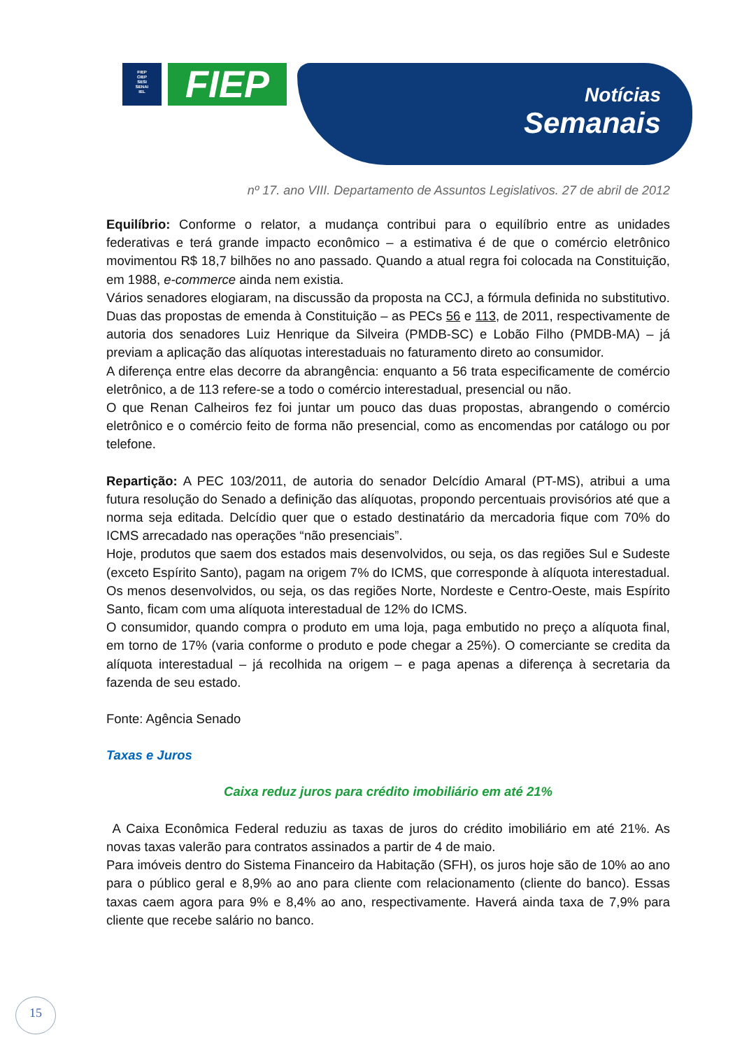FIEP
CIEP
SESI
SENAI
IEL
FIEP Notícias
Semanais
nº 17. ano VIII. Departamento de Assuntos Legislativos. 27 de abril de 2012
Equilíbrio: Conforme o relator, a mudança contribui para o equilíbrio entre as unidades federativas e terá grande impacto econômico – a estimativa é de que o comércio eletrônico movimentou R$ 18,7 bilhões no ano passado. Quando a atual regra foi colocada na Constituição, em 1988, e-commerce ainda nem existia.
Vários senadores elogiaram, na discussão da proposta na CCJ, a fórmula definida no substitutivo. Duas das propostas de emenda à Constituição – as PECs 56 e 113, de 2011, respectivamente de autoria dos senadores Luiz Henrique da Silveira (PMDB-SC) e Lobão Filho (PMDB-MA) – já previam a aplicação das alíquotas interestaduais no faturamento direto ao consumidor.
A diferença entre elas decorre da abrangência: enquanto a 56 trata especificamente de comércio eletrônico, a de 113 refere-se a todo o comércio interestadual, presencial ou não.
O que Renan Calheiros fez foi juntar um pouco das duas propostas, abrangendo o comércio eletrônico e o comércio feito de forma não presencial, como as encomendas por catálogo ou por telefone.
Repartição: A PEC 103/2011, de autoria do senador Delcídio Amaral (PT-MS), atribui a uma futura resolução do Senado a definição das alíquotas, propondo percentuais provisórios até que a norma seja editada. Delcídio quer que o estado destinatário da mercadoria fique com 70% do ICMS arrecadado nas operações “não presenciais”.
Hoje, produtos que saem dos estados mais desenvolvidos, ou seja, os das regiões Sul e Sudeste (exceto Espírito Santo), pagam na origem 7% do ICMS, que corresponde à alíquota interestadual. Os menos desenvolvidos, ou seja, os das regiões Norte, Nordeste e Centro-Oeste, mais Espírito Santo, ficam com uma alíquota interestadual de 12% do ICMS.
O consumidor, quando compra o produto em uma loja, paga embutido no preço a alíquota final, em torno de 17% (varia conforme o produto e pode chegar a 25%). O comerciante se credita da alíquota interestadual – já recolhida na origem – e paga apenas a diferença à secretaria da fazenda de seu estado.
Fonte: Agência Senado
Taxas e Juros
Caixa reduz juros para crédito imobiliário em até 21%
A Caixa Econômica Federal reduziu as taxas de juros do crédito imobiliário em até 21%. As novas taxas valerão para contratos assinados a partir de 4 de maio.
Para imóveis dentro do Sistema Financeiro da Habitação (SFH), os juros hoje são de 10% ao ano para o público geral e 8,9% ao ano para cliente com relacionamento (cliente do banco). Essas taxas caem agora para 9% e 8,4% ao ano, respectivamente. Haverá ainda taxa de 7,9% para cliente que recebe salário no banco.
15